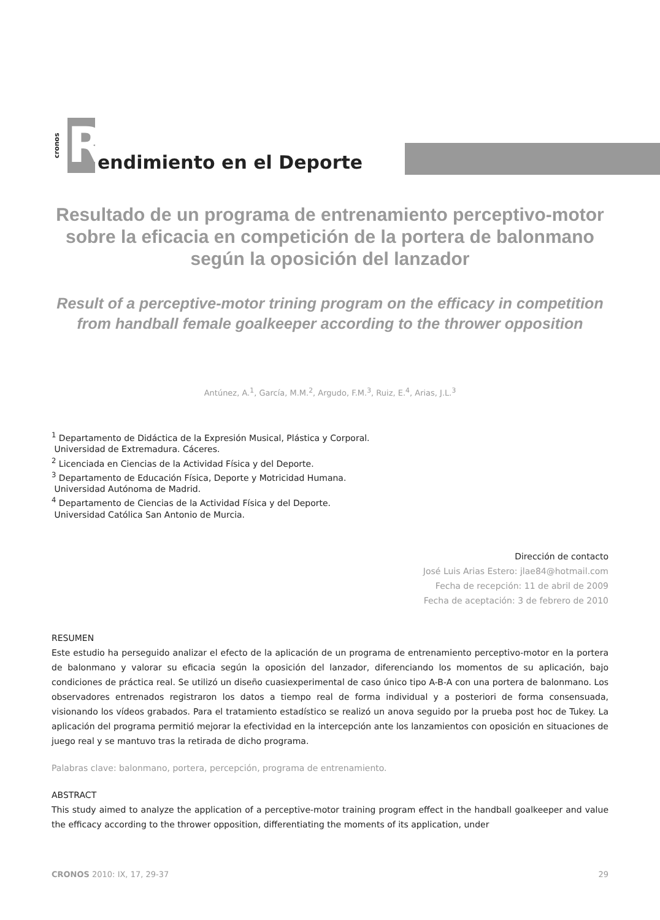cronos
R
endimiento en el Deporte
Resultado de un programa de entrenamiento perceptivo-motor sobre la eficacia en competición de la portera de balonmano según la oposición del lanzador
Result of a perceptive-motor trining program on the efficacy in competition from handball female goalkeeper according to the thrower opposition
Antúnez, A.<sup>1</sup>, García, M.M.<sup>2</sup>, Argudo, F.M.<sup>3</sup>, Ruiz, E.<sup>4</sup>, Arias, J.L.<sup>3</sup>
<sup>1</sup> Departamento de Didáctica de la Expresión Musical, Plástica y Corporal.
Universidad de Extremadura. Cáceres.
<sup>2</sup> Licenciada en Ciencias de la Actividad Física y del Deporte.
<sup>3</sup> Departamento de Educación Física, Deporte y Motricidad Humana.
Universidad Autónoma de Madrid.
<sup>4</sup> Departamento de Ciencias de la Actividad Física y del Deporte.
Universidad Católica San Antonio de Murcia.
Dirección de contacto
José Luis Arias Estero: jlae84@hotmail.com
Fecha de recepción: 11 de abril de 2009
Fecha de aceptación: 3 de febrero de 2010
RESUMEN
Este estudio ha perseguido analizar el efecto de la aplicación de un programa de entrenamiento perceptivo-motor en la portera de balonmano y valorar su eficacia según la oposición del lanzador, diferenciando los momentos de su aplicación, bajo condiciones de práctica real. Se utilizó un diseño cuasiexperimental de caso único tipo A-B-A con una portera de balonmano. Los observadores entrenados registraron los datos a tiempo real de forma individual y a posteriori de forma consensuada, visionando los vídeos grabados. Para el tratamiento estadístico se realizó un anova seguido por la prueba post hoc de Tukey. La aplicación del programa permitió mejorar la efectividad en la intercepción ante los lanzamientos con oposición en situaciones de juego real y se mantuvo tras la retirada de dicho programa.
Palabras clave: balonmano, portera, percepción, programa de entrenamiento.
ABSTRACT
This study aimed to analyze the application of a perceptive-motor training program effect in the handball goalkeeper and value the efficacy according to the thrower opposition, differentiating the moments of its application, under
CRONOS 2010: IX, 17, 29-37 29